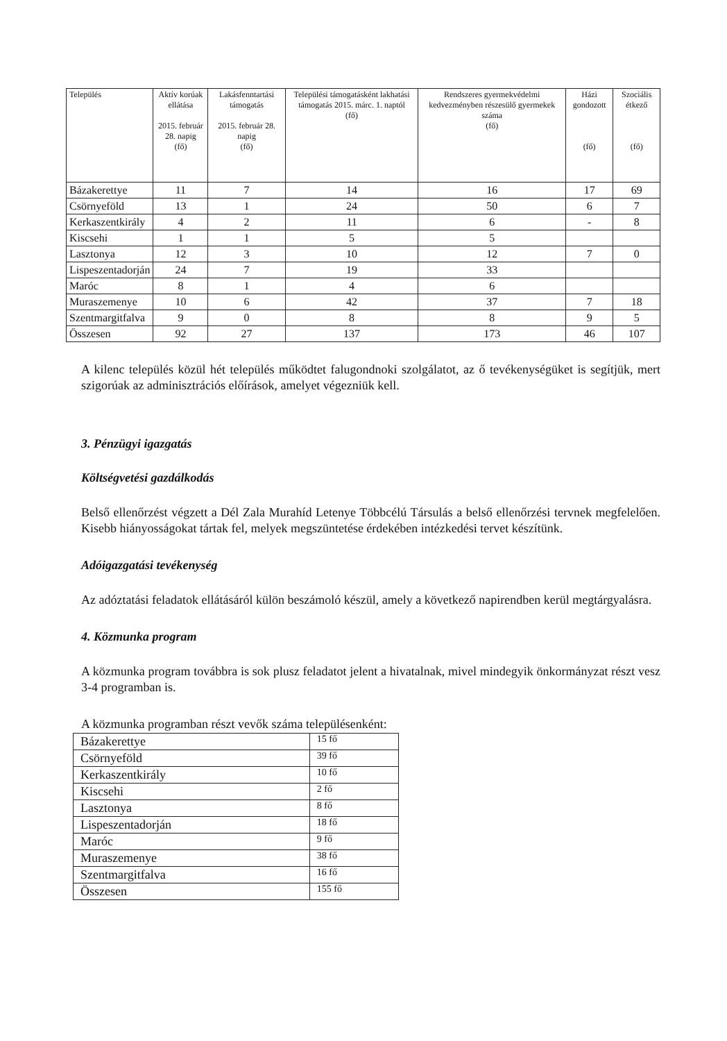| Település | Aktív korúak ellátása 2015. február 28. napig (fő) | Lakásfenntartási támogatás 2015. február 28. napig (fő) | Települési támogatásként lakhatási támogatás 2015. márc. 1. naptól (fő) | Rendszeres gyermekvédelmi kedvezményben részesülő gyermekek száma (fő) | Házi gondozott (fő) | Szociális étkező (fő) |
| --- | --- | --- | --- | --- | --- | --- |
| Bázakerettye | 11 | 7 | 14 | 16 | 17 | 69 |
| Csörnyeföld | 13 | 1 | 24 | 50 | 6 | 7 |
| Kerkaszentkirály | 4 | 2 | 11 | 6 | - | 8 |
| Kiscsehi | 1 | 1 | 5 | 5 | | |
| Lasztonya | 12 | 3 | 10 | 12 | 7 | 0 |
| Lispeszentadorján | 24 | 7 | 19 | 33 | | |
| Maróc | 8 | 1 | 4 | 6 | | |
| Muraszemenye | 10 | 6 | 42 | 37 | 7 | 18 |
| Szentmargitfalva | 9 | 0 | 8 | 8 | 9 | 5 |
| Összesen | 92 | 27 | 137 | 173 | 46 | 107 |
A kilenc település közül hét település működtet falugondnoki szolgálatot, az ő tevékenységüket is segítjük, mert szigorúak az adminisztrációs előírások, amelyet végezniük kell.
3. Pénzügyi igazgatás
Költségvetési gazdálkodás
Belső ellenőrzést végzett a Dél Zala Murahíd Letenye Többcélú Társulás a belső ellenőrzési tervnek megfelelően. Kisebb hiányosságokat tártak fel, melyek megszüntetése érdekében intézkedési tervet készítünk.
Adóigazgatási tevékenység
Az adóztatási feladatok ellátásáról külön beszámoló készül, amely a következő napirendben kerül megtárgyalásra.
4. Közmunka program
A közmunka program továbbra is sok plusz feladatot jelent a hivatalnak, mivel mindegyik önkormányzat részt vesz 3-4 programban is.
A közmunka programban részt vevők száma településenként:
| Bázakerettye | 15 fő |
| Csörnyeföld | 39 fő |
| Kerkaszentkirály | 10 fő |
| Kiscsehi | 2 fő |
| Lasztonya | 8 fő |
| Lispeszentadorján | 18 fő |
| Maróc | 9 fő |
| Muraszemenye | 38 fő |
| Szentmargitfalva | 16 fő |
| Összesen | 155 fő |